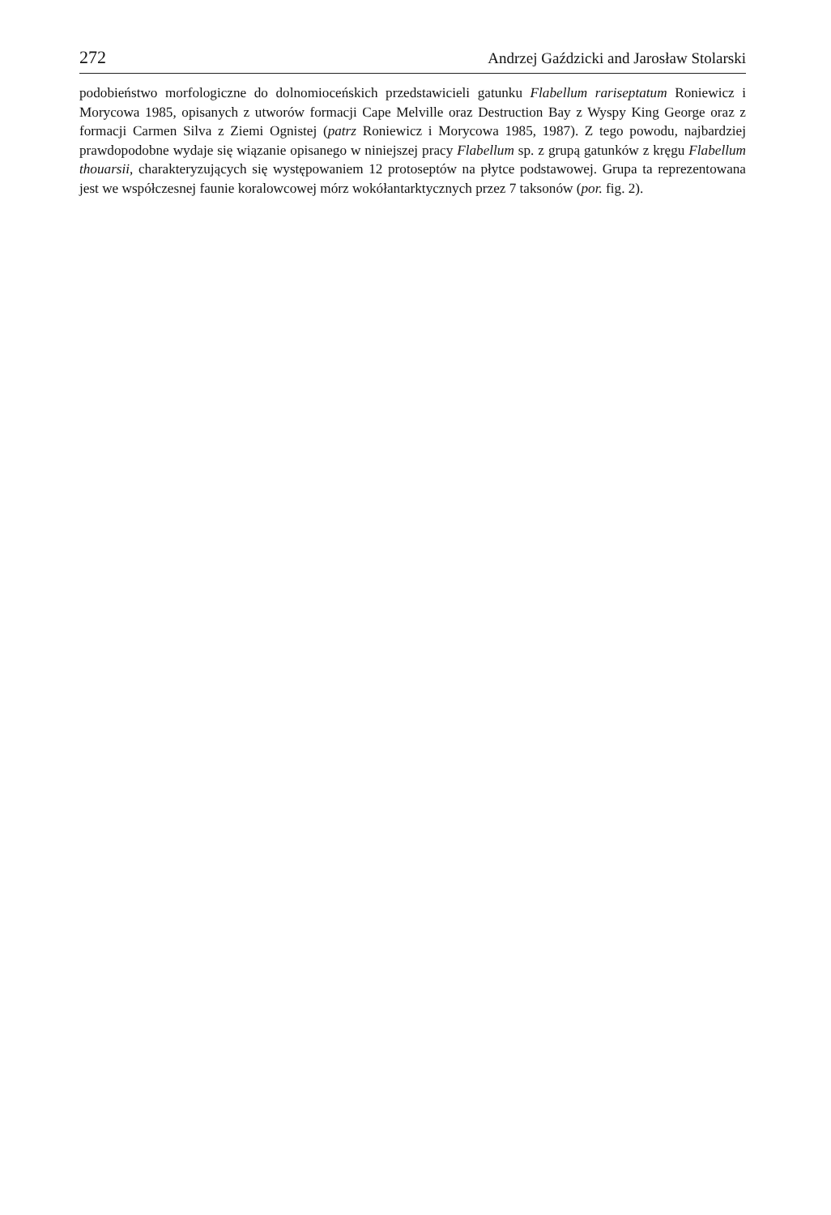272 Andrzej Gaździcki and Jarosław Stolarski
podobieństwo morfologiczne do dolnomioceńskich przedstawicieli gatunku Flabellum rariseptatum Roniewicz i Morycowa 1985, opisanych z utworów formacji Cape Melville oraz Destruction Bay z Wyspy King George oraz z formacji Carmen Silva z Ziemi Ognistej (patrz Roniewicz i Morycowa 1985, 1987). Z tego powodu, najbardziej prawdopodobne wydaje się wiązanie opisanego w niniejszej pracy Flabellum sp. z grupą gatunków z kręgu Flabellum thouarsii, charakteryzujących się występowaniem 12 protoseptów na płytce podstawowej. Grupa ta reprezentowana jest we współczesnej faunie koralowcowej mórz wokółantarktycznych przez 7 taksonów (por. fig. 2).